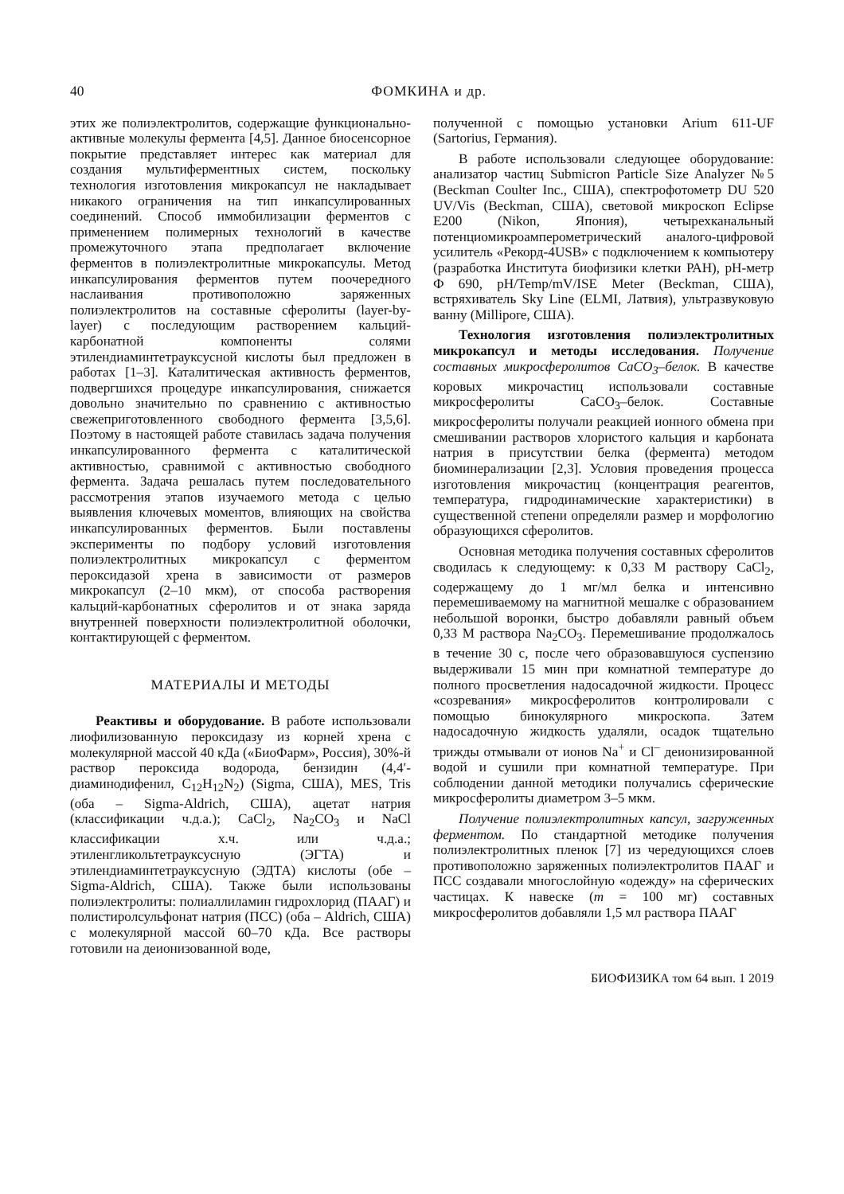40 ФОМКИНА и др.
этих же полиэлектролитов, содержащие функционально-активные молекулы фермента [4,5]. Данное биосенсорное покрытие представляет интерес как материал для создания мультиферментных систем, поскольку технология изготовления микрокапсул не накладывает никакого ограничения на тип инкапсулированных соединений. Способ иммобилизации ферментов с применением полимерных технологий в качестве промежуточного этапа предполагает включение ферментов в полиэлектролитные микрокапсулы. Метод инкапсулирования ферментов путем поочередного наслаивания противоположно заряженных полиэлектролитов на составные сферолиты (layer-by-layer) с последующим растворением кальций-карбонатной компоненты солями этилендиаминтетрауксусной кислоты был предложен в работах [1–3]. Каталитическая активность ферментов, подвергшихся процедуре инкапсулирования, снижается довольно значительно по сравнению с активностью свежеприготовленного свободного фермента [3,5,6]. Поэтому в настоящей работе ставилась задача получения инкапсулированного фермента с каталитической активностью, сравнимой с активностью свободного фермента. Задача решалась путем последовательного рассмотрения этапов изучаемого метода с целью выявления ключевых моментов, влияющих на свойства инкапсулированных ферментов. Были поставлены эксперименты по подбору условий изготовления полиэлектролитных микрокапсул с ферментом пероксидазой хрена в зависимости от размеров микрокапсул (2–10 мкм), от способа растворения кальций-карбонатных сферолитов и от знака заряда внутренней поверхности полиэлектролитной оболочки, контактирующей с ферментом.
МАТЕРИАЛЫ И МЕТОДЫ
Реактивы и оборудование. В работе использовали лиофилизованную пероксидазу из корней хрена с молекулярной массой 40 кДа («БиоФарм», Россия), 30%-й раствор пероксида водорода, бензидин (4,4′-диаминодифенил, C<sub>12</sub>H<sub>12</sub>N<sub>2</sub>) (Sigma, США), MES, Tris (оба – Sigma-Aldrich, США), ацетат натрия (классификации ч.д.а.); CaCl<sub>2</sub>, Na<sub>2</sub>CO<sub>3</sub> и NaCl классификации х.ч. или ч.д.а.; этиленгликольтетрауксусную (ЭГТА) и этилендиаминтетрауксусную (ЭДТА) кислоты (обе – Sigma-Aldrich, США). Также были использованы полиэлектролиты: полиаллиламин гидрохлорид (ПААГ) и полистиролсульфонат натрия (ПСС) (оба – Aldrich, США) с молекулярной массой 60–70 кДа. Все растворы готовили на деионизованной воде,
полученной с помощью установки Arium 611-UF (Sartorius, Германия).
В работе использовали следующее оборудование: анализатор частиц Submicron Particle Size Analyzer №5 (Beckman Coulter Inc., США), спектрофотометр DU 520 UV/Vis (Beckman, США), световой микроскоп Eclipse E200 (Nikon, Япония), четырехканальный потенциомикроамперометрический аналого-цифровой усилитель «Рекорд-4USB» с подключением к компьютеру (разработка Института биофизики клетки РАН), pH-метр Ф 690, pH/Temp/mV/ISE Meter (Beckman, США), встряхиватель Sky Line (ELMI, Латвия), ультразвуковую ванну (Millipore, США).
Технология изготовления полиэлектролитных микрокапсул и методы исследования. Получение составных микросферолитов CaCO<sub>3</sub>–белок. В качестве коровых микрочастиц использовали составные микросферолиты CaCO<sub>3</sub>–белок. Составные микросферолиты получали реакцией ионного обмена при смешивании растворов хлористого кальция и карбоната натрия в присутствии белка (фермента) методом биоминерализации [2,3]. Условия проведения процесса изготовления микрочастиц (концентрация реагентов, температура, гидродинамические характеристики) в существенной степени определяли размер и морфологию образующихся сферолитов.
Основная методика получения составных сферолитов сводилась к следующему: к 0,33 М раствору CaCl<sub>2</sub>, содержащему до 1 мг/мл белка и интенсивно перемешиваемому на магнитной мешалке с образованием небольшой воронки, быстро добавляли равный объем 0,33 М раствора Na<sub>2</sub>CO<sub>3</sub>. Перемешивание продолжалось в течение 30 с, после чего образовавшуюся суспензию выдерживали 15 мин при комнатной температуре до полного просветления надосадочной жидкости. Процесс «созревания» микросферолитов контролировали с помощью бинокулярного микроскопа. Затем надосадочную жидкость удаляли, осадок тщательно трижды отмывали от ионов Na<sup>+</sup> и Cl<sup>–</sup> деионизированной водой и сушили при комнатной температуре. При соблюдении данной методики получались сферические микросферолиты диаметром 3–5 мкм.
Получение полиэлектролитных капсул, загруженных ферментом. По стандартной методике получения полиэлектролитных пленок [7] из чередующихся слоев противоположно заряженных полиэлектролитов ПААГ и ПСС создавали многослойную «одежду» на сферических частицах. К навеске (m = 100 мг) составных микросферолитов добавляли 1,5 мл раствора ПААГ
БИОФИЗИКА том 64 вып. 1 2019